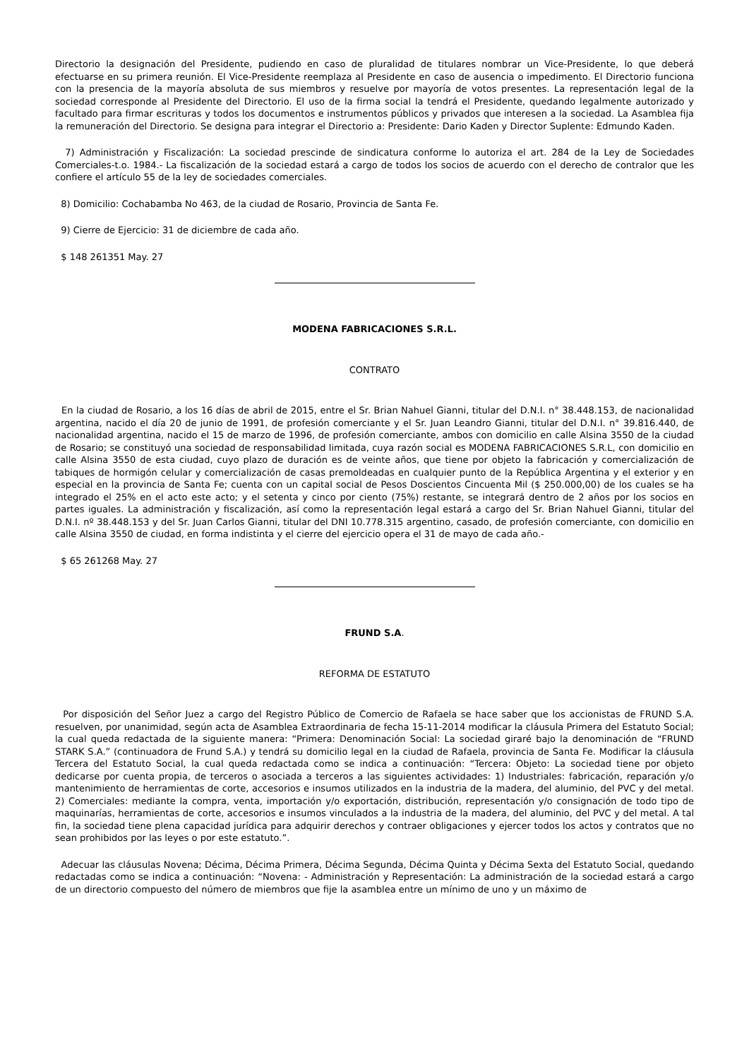Directorio la designación del Presidente, pudiendo en caso de pluralidad de titulares nombrar un Vice-Presidente, lo que deberá efectuarse en su primera reunión. El Vice-Presidente reemplaza al Presidente en caso de ausencia o impedimento. El Directorio funciona con la presencia de la mayoría absoluta de sus miembros y resuelve por mayoría de votos presentes. La representación legal de la sociedad corresponde al Presidente del Directorio. El uso de la firma social la tendrá el Presidente, quedando legalmente autorizado y facultado para firmar escrituras y todos los documentos e instrumentos públicos y privados que interesen a la sociedad. La Asamblea fija la remuneración del Directorio. Se designa para integrar el Directorio a: Presidente: Dario Kaden y Director Suplente: Edmundo Kaden.
7) Administración y Fiscalización: La sociedad prescinde de sindicatura conforme lo autoriza el art. 284 de la Ley de Sociedades Comerciales-t.o. 1984.- La fiscalización de la sociedad estará a cargo de todos los socios de acuerdo con el derecho de contralor que les confiere el artículo 55 de la ley de sociedades comerciales.
8) Domicilio: Cochabamba No 463, de la ciudad de Rosario, Provincia de Santa Fe.
9) Cierre de Ejercicio: 31 de diciembre de cada año.
$ 148 261351 May. 27
MODENA FABRICACIONES S.R.L.
CONTRATO
En la ciudad de Rosario, a los 16 días de abril de 2015, entre el Sr. Brian Nahuel Gianni, titular del D.N.I. n° 38.448.153, de nacionalidad argentina, nacido el día 20 de junio de 1991, de profesión comerciante y el Sr. Juan Leandro Gianni, titular del D.N.I. n° 39.816.440, de nacionalidad argentina, nacido el 15 de marzo de 1996, de profesión comerciante, ambos con domicilio en calle Alsina 3550 de la ciudad de Rosario; se constituyó una sociedad de responsabilidad limitada, cuya razón social es MODENA FABRICACIONES S.R.L, con domicilio en calle Alsina 3550 de esta ciudad, cuyo plazo de duración es de veinte años, que tiene por objeto la fabricación y comercialización de tabiques de hormigón celular y comercialización de casas premoldeadas en cualquier punto de la República Argentina y el exterior y en especial en la provincia de Santa Fe; cuenta con un capital social de Pesos Doscientos Cincuenta Mil ($ 250.000,00) de los cuales se ha integrado el 25% en el acto este acto; y el setenta y cinco por ciento (75%) restante, se integrará dentro de 2 años por los socios en partes iguales. La administración y fiscalización, así como la representación legal estará a cargo del Sr. Brian Nahuel Gianni, titular del D.N.I. nº 38.448.153 y del Sr. Juan Carlos Gianni, titular del DNI 10.778.315 argentino, casado, de profesión comerciante, con domicilio en calle Alsina 3550 de ciudad, en forma indistinta y el cierre del ejercicio opera el 31 de mayo de cada año.-
$ 65 261268 May. 27
FRUND S.A.
REFORMA DE ESTATUTO
Por disposición del Señor Juez a cargo del Registro Público de Comercio de Rafaela se hace saber que los accionistas de FRUND S.A. resuelven, por unanimidad, según acta de Asamblea Extraordinaria de fecha 15-11-2014 modificar la cláusula Primera del Estatuto Social; la cual queda redactada de la siguiente manera: “Primera: Denominación Social: La sociedad giraré bajo la denominación de “FRUND STARK S.A.” (continuadora de Frund S.A.) y tendrá su domicilio legal en la ciudad de Rafaela, provincia de Santa Fe. Modificar la cláusula Tercera del Estatuto Social, la cual queda redactada como se indica a continuación: “Tercera: Objeto: La sociedad tiene por objeto dedicarse por cuenta propia, de terceros o asociada a terceros a las siguientes actividades: 1) Industriales: fabricación, reparación y/o mantenimiento de herramientas de corte, accesorios e insumos utilizados en la industria de la madera, del aluminio, del PVC y del metal. 2) Comerciales: mediante la compra, venta, importación y/o exportación, distribución, representación y/o consignación de todo tipo de maquinarías, herramientas de corte, accesorios e insumos vinculados a la industria de la madera, del aluminio, del PVC y del metal. A tal fin, la sociedad tiene plena capacidad jurídica para adquirir derechos y contraer obligaciones y ejercer todos los actos y contratos que no sean prohibidos por las leyes o por este estatuto.”.
Adecuar las cláusulas Novena; Décima, Décima Primera, Décima Segunda, Décima Quinta y Décima Sexta del Estatuto Social, quedando redactadas como se indica a continuación: “Novena: - Administración y Representación: La administración de la sociedad estará a cargo de un directorio compuesto del número de miembros que fije la asamblea entre un mínimo de uno y un máximo de